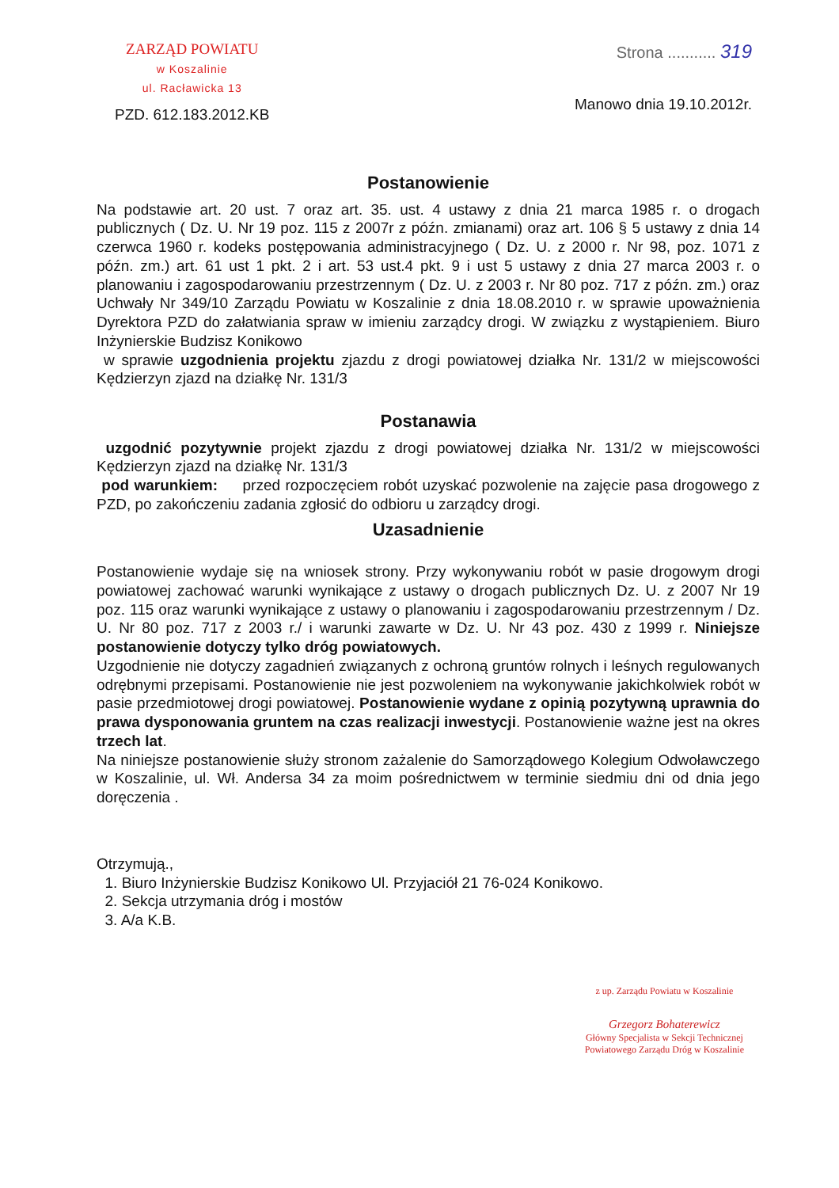ZARZĄD POWIATU
w Koszalinie
ul. Racławicka 13
PZD. 612.183.2012.KB
Strona ........... 319
Manowo dnia 19.10.2012r.
Postanowienie
Na podstawie art. 20 ust. 7 oraz art. 35. ust. 4 ustawy z dnia 21 marca 1985 r. o drogach publicznych ( Dz. U. Nr 19 poz. 115 z 2007r z późn. zmianami) oraz art. 106 § 5 ustawy z dnia 14 czerwca 1960 r. kodeks postępowania administracyjnego ( Dz. U. z 2000 r. Nr 98, poz. 1071 z późn. zm.) art. 61 ust 1 pkt. 2 i art. 53 ust.4 pkt. 9 i ust 5 ustawy z dnia 27 marca 2003 r. o planowaniu i zagospodarowaniu przestrzennym ( Dz. U. z 2003 r. Nr 80 poz. 717 z późn. zm.) oraz Uchwały Nr 349/10 Zarządu Powiatu w Koszalinie z dnia 18.08.2010 r. w sprawie upoważnienia Dyrektora PZD do załatwiania spraw w imieniu zarządcy drogi. W związku z wystąpieniem. Biuro Inżynierskie Budzisz Konikowo
w sprawie uzgodnienia projektu zjazdu z drogi powiatowej działka Nr. 131/2 w miejscowości Kędzierzyn zjazd na działkę Nr. 131/3
Postanawia
uzgodnić pozytywnie projekt zjazdu z drogi powiatowej działka Nr. 131/2 w miejscowości Kędzierzyn zjazd na działkę Nr. 131/3
pod warunkiem: przed rozpoczęciem robót uzyskać pozwolenie na zajęcie pasa drogowego z PZD, po zakończeniu zadania zgłosić do odbioru u zarządcy drogi.
Uzasadnienie
Postanowienie wydaje się na wniosek strony. Przy wykonywaniu robót w pasie drogowym drogi powiatowej zachować warunki wynikające z ustawy o drogach publicznych Dz. U. z 2007 Nr 19 poz. 115 oraz warunki wynikające z ustawy o planowaniu i zagospodarowaniu przestrzennym / Dz. U. Nr 80 poz. 717 z 2003 r./ i warunki zawarte w Dz. U. Nr 43 poz. 430 z 1999 r. Niniejsze postanowienie dotyczy tylko dróg powiatowych.
Uzgodnienie nie dotyczy zagadnień związanych z ochroną gruntów rolnych i leśnych regulowanych odrębnymi przepisami. Postanowienie nie jest pozwoleniem na wykonywanie jakichkolwiek robót w pasie przedmiotowej drogi powiatowej. Postanowienie wydane z opinią pozytywną uprawnia do prawa dysponowania gruntem na czas realizacji inwestycji. Postanowienie ważne jest na okres trzech lat.
Na niniejsze postanowienie służy stronom zażalenie do Samorządowego Kolegium Odwoławczego w Koszalinie, ul. Wł. Andersa 34 za moim pośrednictwem w terminie siedmiu dni od dnia jego doręczenia .
Otrzymują.,
1. Biuro Inżynierskie Budzisz Konikowo Ul. Przyjaciół 21 76-024 Konikowo.
2. Sekcja utrzymania dróg i mostów
3. A/a K.B.
z up. Zarządu Powiatu w Koszalinie
Grzegorz Bohaterewicz
Główny Specjalista w Sekcji Technicznej
Powiatowego Zarządu Dróg w Koszalinie